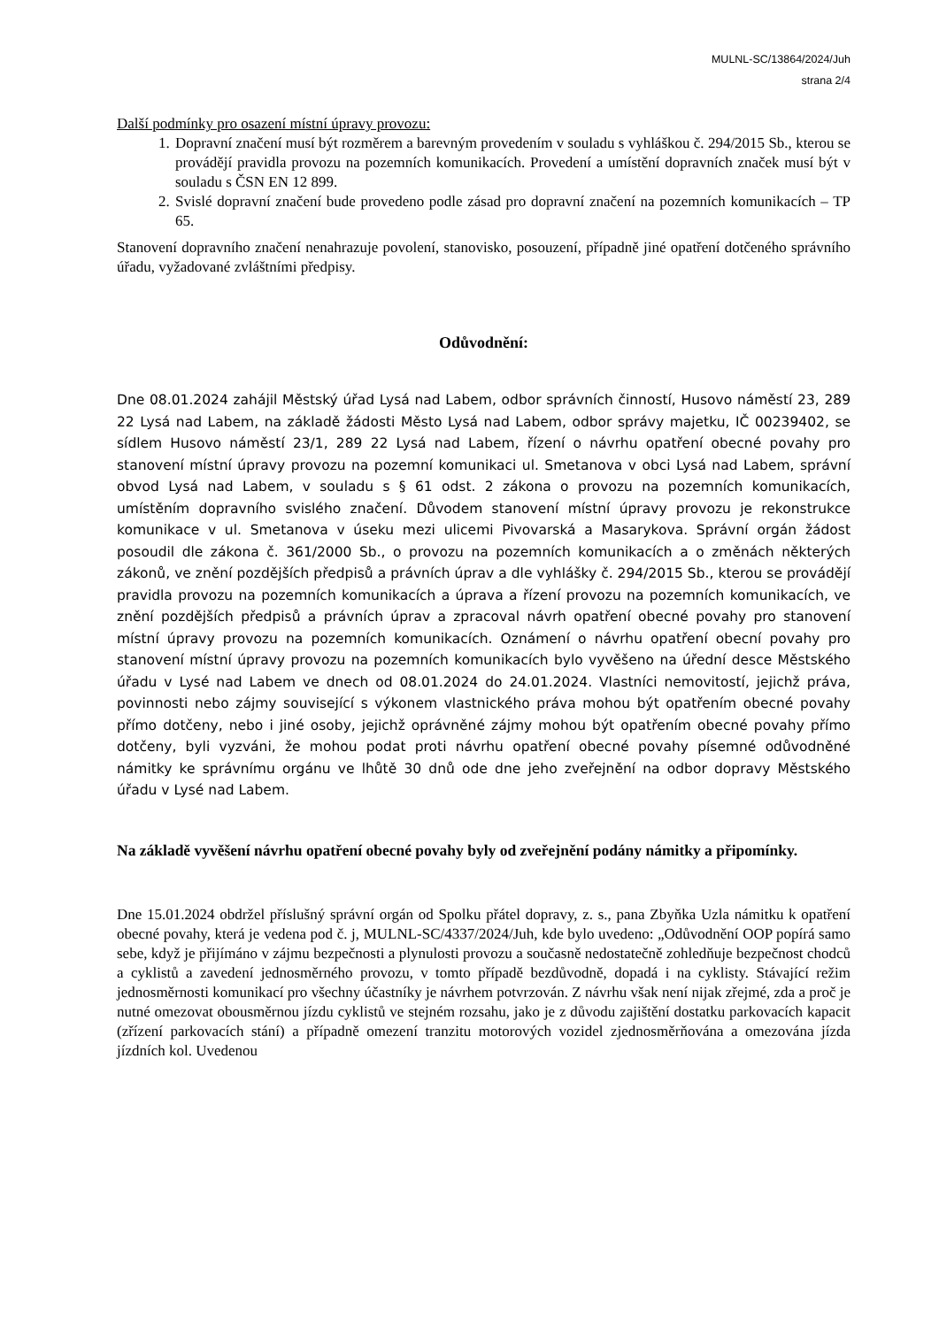MULNL-SC/13864/2024/Juh
strana 2/4
Další podmínky pro osazení místní úpravy provozu:
1. Dopravní značení musí být rozměrem a barevným provedením v souladu s vyhláškou č. 294/2015 Sb., kterou se provádějí pravidla provozu na pozemních komunikacích. Provedení a umístění dopravních značek musí být v souladu s ČSN EN 12 899.
2. Svislé dopravní značení bude provedeno podle zásad pro dopravní značení na pozemních komunikacích – TP 65.
Stanovení dopravního značení nenahrazuje povolení, stanovisko, posouzení, případně jiné opatření dotčeného správního úřadu, vyžadované zvláštními předpisy.
Odůvodnění:
Dne 08.01.2024 zahájil Městský úřad Lysá nad Labem, odbor správních činností, Husovo náměstí 23, 289 22 Lysá nad Labem, na základě žádosti Město Lysá nad Labem, odbor správy majetku, IČ 00239402, se sídlem Husovo náměstí 23/1, 289 22 Lysá nad Labem, řízení o návrhu opatření obecné povahy pro stanovení místní úpravy provozu na pozemní komunikaci ul. Smetanova v obci Lysá nad Labem, správní obvod Lysá nad Labem, v souladu s § 61 odst. 2 zákona o provozu na pozemních komunikacích, umístěním dopravního svislého značení. Důvodem stanovení místní úpravy provozu je rekonstrukce komunikace v ul. Smetanova v úseku mezi ulicemi Pivovarská a Masarykova. Správní orgán žádost posoudil dle zákona č. 361/2000 Sb., o provozu na pozemních komunikacích a o změnách některých zákonů, ve znění pozdějších předpisů a právních úprav a dle vyhlášky č. 294/2015 Sb., kterou se provádějí pravidla provozu na pozemních komunikacích a úprava a řízení provozu na pozemních komunikacích, ve znění pozdějších předpisů a právních úprav a zpracoval návrh opatření obecné povahy pro stanovení místní úpravy provozu na pozemních komunikacích. Oznámení o návrhu opatření obecní povahy pro stanovení místní úpravy provozu na pozemních komunikacích bylo vyvěšeno na úřední desce Městského úřadu v Lysé nad Labem ve dnech od 08.01.2024 do 24.01.2024. Vlastníci nemovitostí, jejichž práva, povinnosti nebo zájmy související s výkonem vlastnického práva mohou být opatřením obecné povahy přímo dotčeny, nebo i jiné osoby, jejichž oprávněné zájmy mohou být opatřením obecné povahy přímo dotčeny, byli vyzváni, že mohou podat proti návrhu opatření obecné povahy písemné odůvodněné námitky ke správnímu orgánu ve lhůtě 30 dnů ode dne jeho zveřejnění na odbor dopravy Městského úřadu v Lysé nad Labem.
Na základě vyvěšení návrhu opatření obecné povahy byly od zveřejnění podány námitky a připomínky.
Dne 15.01.2024 obdržel příslušný správní orgán od Spolku přátel dopravy, z. s., pana Zbyňka Uzla námitku k opatření obecné povahy, která je vedena pod č. j, MULNL-SC/4337/2024/Juh, kde bylo uvedeno: „Odůvodnění OOP popírá samo sebe, když je přijímáno v zájmu bezpečnosti a plynulosti provozu a současně nedostatečně zohledňuje bezpečnost chodců a cyklistů a zavedení jednosměrného provozu, v tomto případě bezdůvodně, dopadá i na cyklisty. Stávající režim jednosměrnosti komunikací pro všechny účastníky je návrhem potvrzován. Z návrhu však není nijak zřejmé, zda a proč je nutné omezovat obousměrnou jízdu cyklistů ve stejném rozsahu, jako je z důvodu zajištění dostatku parkovacích kapacit (zřízení parkovacích stání) a případně omezení tranzitu motorových vozidel zjednosměrňována a omezována jízda jízdních kol. Uvedenou